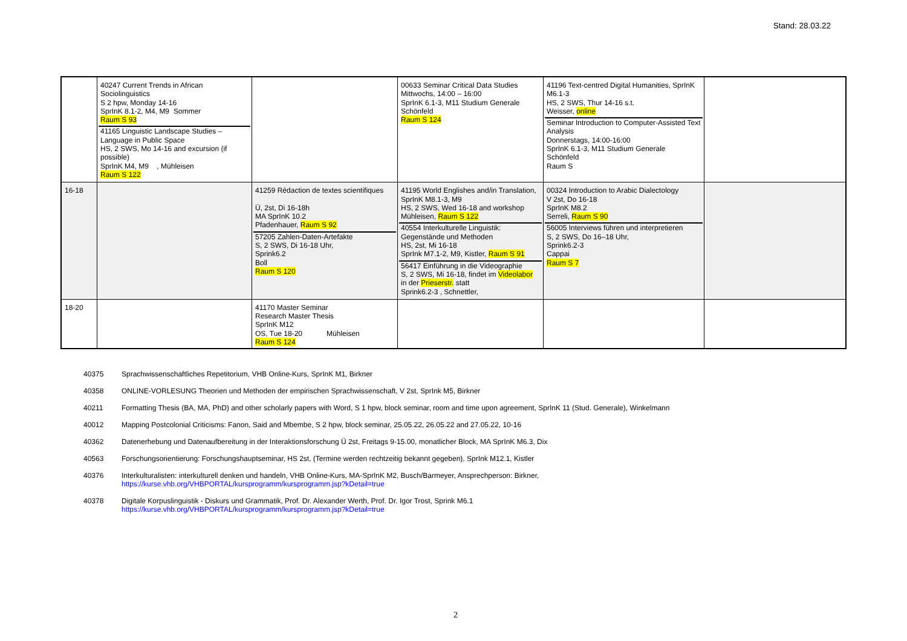Stand: 28.03.22
| | 40247 Current Trends in African Sociolinguistics S 2 hpw, Monday 14-16 SprInK 8.1-2, M4, M9 Sommer Raum S 93 41165 Linguistic Landscape Studies – Language in Public Space HS, 2 SWS, Mo 14-16 and excursion (if possible) SprInK M4, M9 , Mühleisen Raum S 122 | | 00633 Seminar Critical Data Studies Mittwochs, 14:00 – 16:00 SprInK 6.1-3, M11 Studium Generale Schönfeld Raum S 124 | 41196 Text-centred Digital Humanities, SprInK M6.1-3 HS, 2 SWS, Thur 14-16 s.t. Weisser, online Seminar Introduction to Computer-Assisted Text Analysis Donnerstags, 14:00-16:00 SprInK 6.1-3, M11 Studium Generale Schönfeld Raum S | |
| 16-18 | | 41259 Rédaction de textes scientifiques Ü, 2st, Di 16-18h MA SprInK 10.2 Pfadenhauer, Raum S 92 57205 Zahlen-Daten-Artefakte S, 2 SWS, Di 16-18 Uhr, Sprink6.2 Boll Raum S 120 | 41195 World Englishes and/in Translation, SprInK M8.1-3, M9 HS, 2 SWS, Wed 16-18 and workshop Mühleisen, Raum S 122 40554 Interkulturelle Linguistik: Gegenstände und Methoden HS, 2st, Mi 16-18 SprInk M7.1-2, M9, Kistler, Raum S 91 56417 Einführung in die Videographie S, 2 SWS, Mi 16-18, findet im Videolabor in der Prieserstr. statt Sprink6.2-3 , Schnettler, | 00324 Introduction to Arabic Dialectology V 2st, Do 16-18 SprInK M8.2 Serreli, Raum S 90 56005 Interviews führen und interpretieren S, 2 SWS, Do 16–18 Uhr, Sprink6.2-3 Cappai Raum S 7 | |
| 18-20 | | 41170 Master Seminar Research Master Thesis SprInK M12 OS, Tue 18-20 Mühleisen Raum S 124 | | | |
40375 Sprachwissenschaftliches Repetitorium, VHB Online-Kurs, SprInK M1, Birkner
40358 ONLINE-VORLESUNG Theorien und Methoden der empirischen Sprachwissenschaft, V 2st, SprInk M5, Birkner
40211 Formatting Thesis (BA, MA, PhD) and other scholarly papers with Word, S 1 hpw, block seminar, room and time upon agreement, SprInK 11 (Stud. Generale), Winkelmann
40012 Mapping Postcolonial Criticisms: Fanon, Said and Mbembe, S 2 hpw, block seminar, 25.05.22, 26.05.22 and 27.05.22, 10-16
40362 Datenerhebung und Datenaufbereitung in der Interaktionsforschung Ü 2st, Freitags 9-15.00, monatlicher Block, MA SprInK M6.3, Dix
40563 Forschungsorientierung: Forschungshauptseminar, HS 2st, (Termine werden rechtzeitig bekannt gegeben), SprInk M12.1, Kistler
40376 Interkulturalisten: interkulturell denken und handeln, VHB Online-Kurs, MA-SprInK M2, Busch/Barmeyer, Ansprechperson: Birkner,
https://kurse.vhb.org/VHBPORTAL/kursprogramm/kursprogramm.jsp?kDetail=true
40378 Digitale Korpuslinguistik - Diskurs und Grammatik, Prof. Dr. Alexander Werth, Prof. Dr. Igor Trost, Sprink M6.1
https://kurse.vhb.org/VHBPORTAL/kursprogramm/kursprogramm.jsp?kDetail=true
2